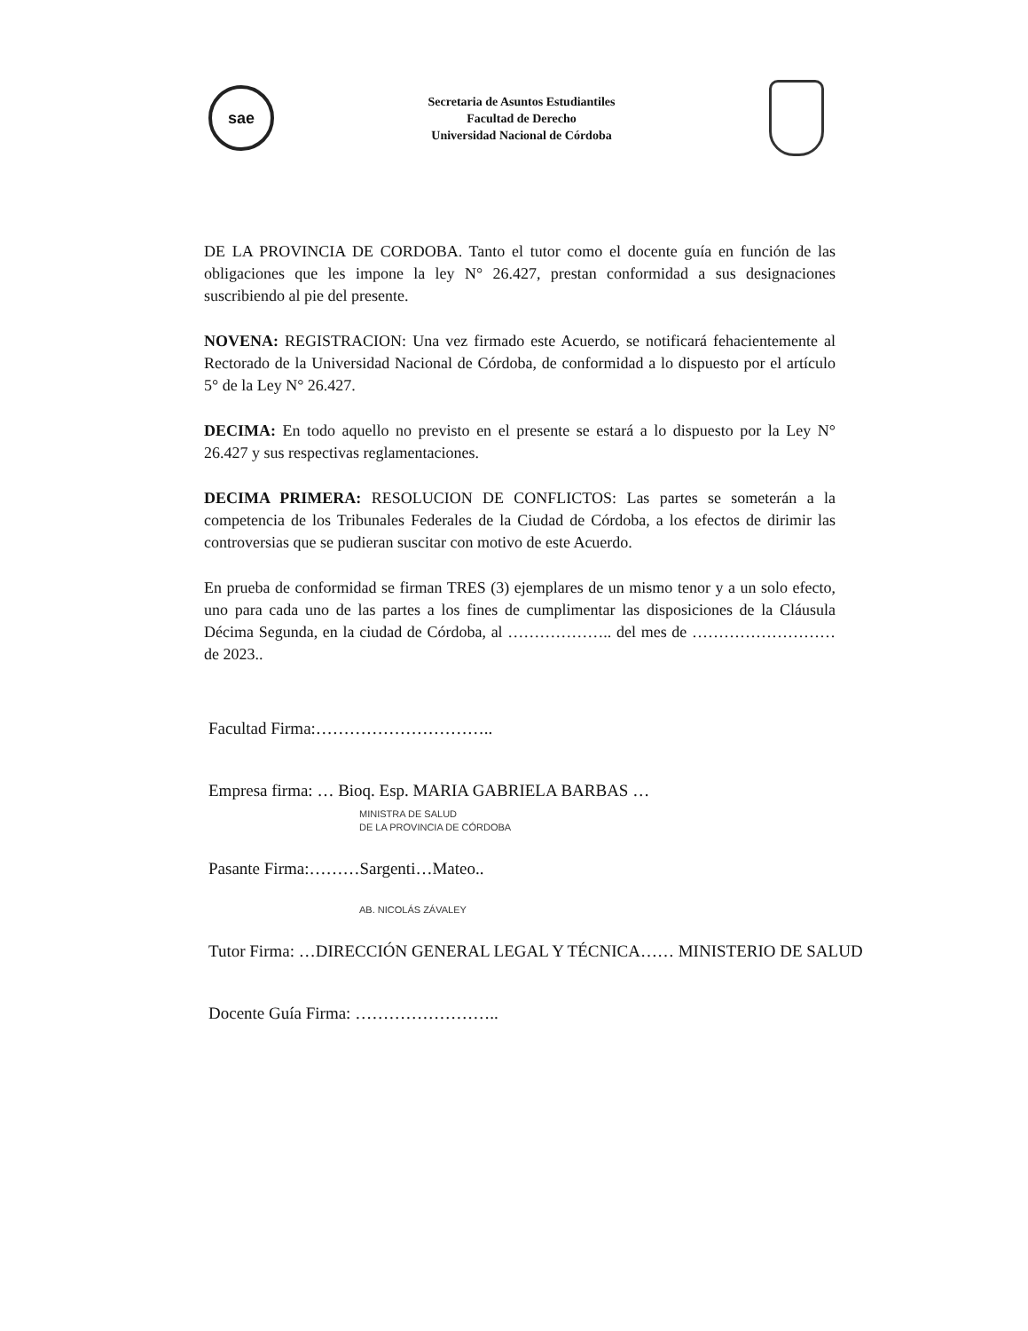sae
Secretaria de Asuntos Estudiantiles
Facultad de Derecho
Universidad Nacional de Córdoba
DE LA PROVINCIA DE CORDOBA. Tanto el tutor como el docente guía en función de las obligaciones que les impone la ley N° 26.427, prestan conformidad a sus designaciones suscribiendo al pie del presente.
NOVENA: REGISTRACION: Una vez firmado este Acuerdo, se notificará fehacientemente al Rectorado de la Universidad Nacional de Córdoba, de conformidad a lo dispuesto por el artículo 5° de la Ley N° 26.427.
DECIMA: En todo aquello no previsto en el presente se estará a lo dispuesto por la Ley N° 26.427 y sus respectivas reglamentaciones.
DECIMA PRIMERA: RESOLUCION DE CONFLICTOS: Las partes se someterán a la competencia de los Tribunales Federales de la Ciudad de Córdoba, a los efectos de dirimir las controversias que se pudieran suscitar con motivo de este Acuerdo.
En prueba de conformidad se firman TRES (3) ejemplares de un mismo tenor y a un solo efecto, uno para cada uno de las partes a los fines de cumplimentar las disposiciones de la Cláusula Décima Segunda, en la ciudad de Córdoba, al ……………….. del mes de ………………………de 2023..
Facultad Firma:…………………………..
Empresa firma: … Bioq. Esp. MARIA GABRIELA BARBAS …
MINISTRA DE SALUD
DE LA PROVINCIA DE CÓRDOBA
Pasante Firma:………Sargenti…Mateo..
AB. NICOLÁS ZÁVALEY
Tutor Firma: …DIRECCIÓN GENERAL LEGAL Y TÉCNICA…… MINISTERIO DE SALUD
Docente Guía Firma: ……………………..